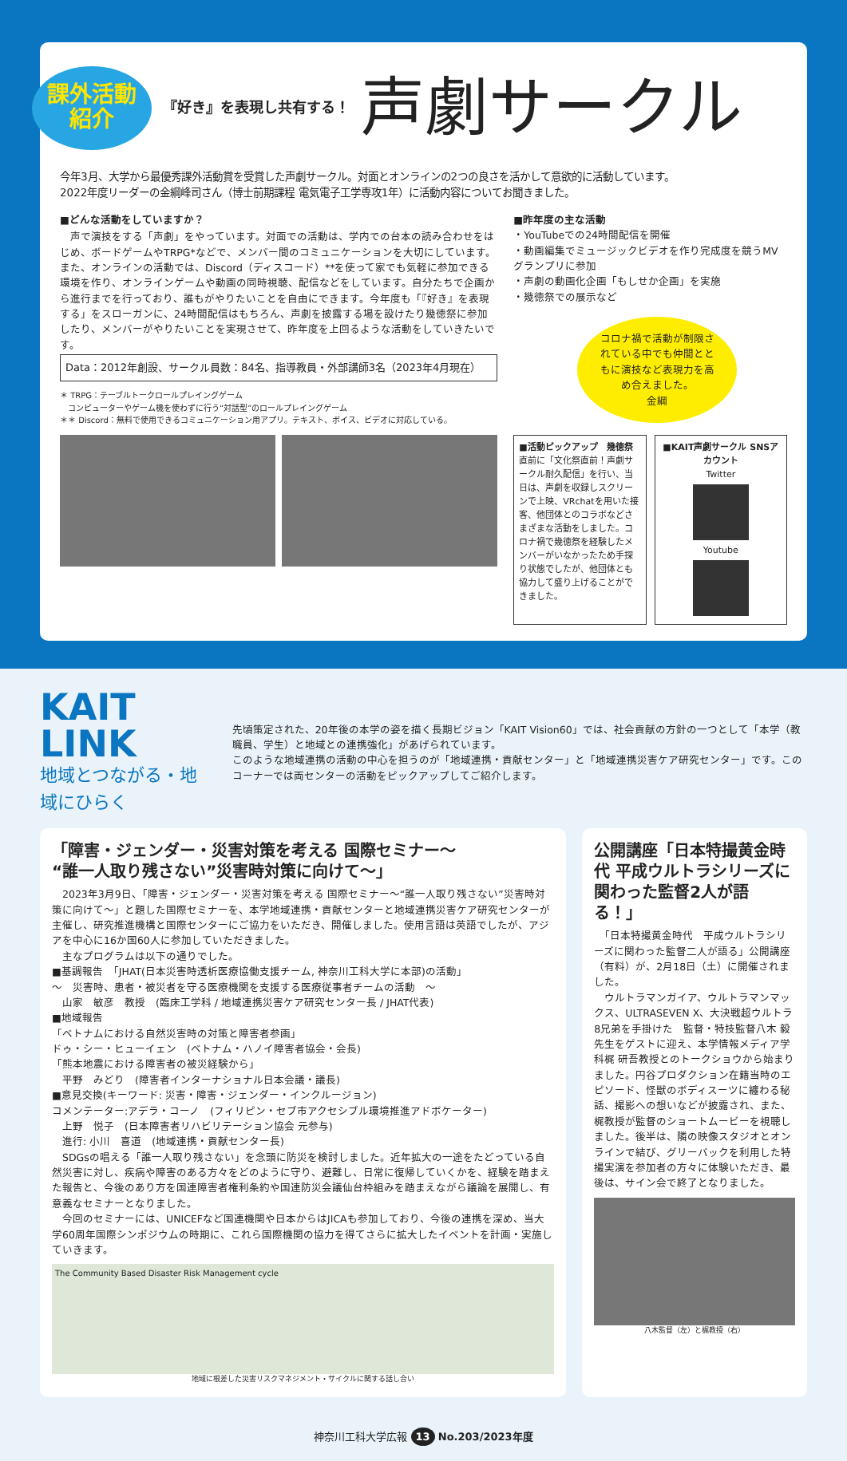課外活動
紹介
『好き』を表現し共有する！ 声劇サークル
今年3月、大学から最優秀課外活動賞を受賞した声劇サークル。対面とオンラインの2つの良さを活かして意欲的に活動しています。
2022年度リーダーの金綱峰司さん（博士前期課程 電気電子工学専攻1年）に活動内容についてお聞きました。
■どんな活動をしていますか？
　声で演技をする「声劇」をやっています。対面での活動は、学内での台本の読み合わせをはじめ、ボードゲームやTRPG*などで、メンバー間のコミュニケーションを大切にしています。また、オンラインの活動では、Discord（ディスコード）**を使って家でも気軽に参加できる環境を作り、オンラインゲームや動画の同時視聴、配信などをしています。自分たちで企画から進行までを行っており、誰もがやりたいことを自由にできます。今年度も「『好き』を表現する」をスローガンに、24時間配信はもちろん、声劇を披露する場を設けたり幾徳祭に参加したり、メンバーがやりたいことを実現させて、昨年度を上回るような活動をしていきたいです。
Data：2012年創設、サークル員数：84名、指導教員・外部講師3名（2023年4月現在）
＊ TRPG：テーブルトークロールプレイングゲーム
　コンピューターやゲーム機を使わずに行う“対話型”のロールプレイングゲーム
＊＊ Discord：無料で使用できるコミュニケーション用アプリ。テキスト、ボイス、ビデオに対応している。
■昨年度の主な活動
・YouTubeでの24時間配信を開催
・動画編集でミュージックビデオを作り完成度を競うMVグランプリに参加
・声劇の動画化企画「もしせか企画」を実施
・幾徳祭での展示など
コロナ禍で活動が制限されている中でも仲間とともに演技など表現力を高め合えました。
金綱
■活動ピックアップ　幾徳祭
直前に「文化祭直前！声劇サークル耐久配信」を行い、当日は、声劇を収録しスクリーンで上映、VRchatを用いた接客、他団体とのコラボなどさまざまな活動をしました。コロナ禍で幾徳祭を経験したメンバーがいなかったため手探り状態でしたが、他団体とも協力して盛り上げることができました。
■KAIT声劇サークル SNSアカウント
Twitter
Youtube
KAIT LINK
地域とつながる・地域にひらく
先頃策定された、20年後の本学の姿を描く長期ビジョン「KAIT Vision60」では、社会貢献の方針の一つとして「本学（教職員、学生）と地域との連携強化」があげられています。
このような地域連携の活動の中心を担うのが「地域連携・貢献センター」と「地域連携災害ケア研究センター」です。このコーナーでは両センターの活動をピックアップしてご紹介します。
「障害・ジェンダー・災害対策を考える 国際セミナー～
“誰一人取り残さない”災害時対策に向けて～」
　2023年3月9日、「障害・ジェンダー・災害対策を考える 国際セミナー～“誰一人取り残さない”災害時対策に向けて～」と題した国際セミナーを、本学地域連携・貢献センターと地域連携災害ケア研究センターが主催し、研究推進機構と国際センターにご協力をいただき、開催しました。使用言語は英語でしたが、アジアを中心に16か国60人に参加していただきました。
　主なプログラムは以下の通りでした。
■基調報告　「JHAT(日本災害時透析医療協働支援チーム, 神奈川工科大学に本部)の活動」
～　災害時、患者・被災者を守る医療機関を支援する医療従事者チームの活動　～
　山家　敏彦　教授　(臨床工学科 / 地域連携災害ケア研究センター長 / JHAT代表)
■地域報告
「ベトナムにおける自然災害時の対策と障害者参画」
ドゥ・シー・ヒューイェン　(ベトナム・ハノイ障害者協会・会長)
「熊本地震における障害者の被災経験から」
　平野　みどり　(障害者インターナショナル日本会議・議長)
■意見交換(キーワード: 災害・障害・ジェンダー・インクルージョン)
コメンテーター:アデラ・コーノ　(フィリピン・セブ市アクセシブル環境推進アドボケーター)
　上野　悦子　(日本障害者リハビリテーション協会 元参与)
　進行: 小川　喜道　(地域連携・貢献センター長)
　SDGsの唱える「誰一人取り残さない」を念頭に防災を検討しました。近年拡大の一途をたどっている自然災害に対し、疾病や障害のある方々をどのように守り、避難し、日常に復帰していくかを、経験を踏まえた報告と、今後のあり方を国連障害者権利条約や国連防災会議仙台枠組みを踏まえながら議論を展開し、有意義なセミナーとなりました。
　今回のセミナーには、UNICEFなど国連機関や日本からはJICAも参加しており、今後の連携を深め、当大学60周年国際シンポジウムの時期に、これら国際機関の協力を得てさらに拡大したイベントを計画・実施していきます。
The Community Based Disaster Risk Management cycle
地域に根差した災害リスクマネジメント・サイクルに関する話し合い
公開講座「日本特撮黄金時代 平成ウルトラシリーズに関わった監督2人が語る！」
　「日本特撮黄金時代　平成ウルトラシリーズに関わった監督二人が語る」公開講座（有料）が、2月18日（土）に開催されました。
　ウルトラマンガイア、ウルトラマンマックス、ULTRASEVEN X、大決戦超ウルトラ8兄弟を手掛けた　監督・特技監督八木 毅先生をゲストに迎え、本学情報メディア学科梶 研吾教授とのトークショウから始まりました。円谷プロダクション在籍当時のエピソード、怪獣のボディスーツに纏わる秘話、撮影への想いなどが披露され、また、梶教授が監督のショートムービーを視聴しました。後半は、隣の映像スタジオとオンラインで結び、グリーバックを利用した特撮実演を参加者の方々に体験いただき、最後は、サイン会で終了となりました。
八木監督（左）と梶教授（右）
神奈川工科大学広報 13 No.203/2023年度